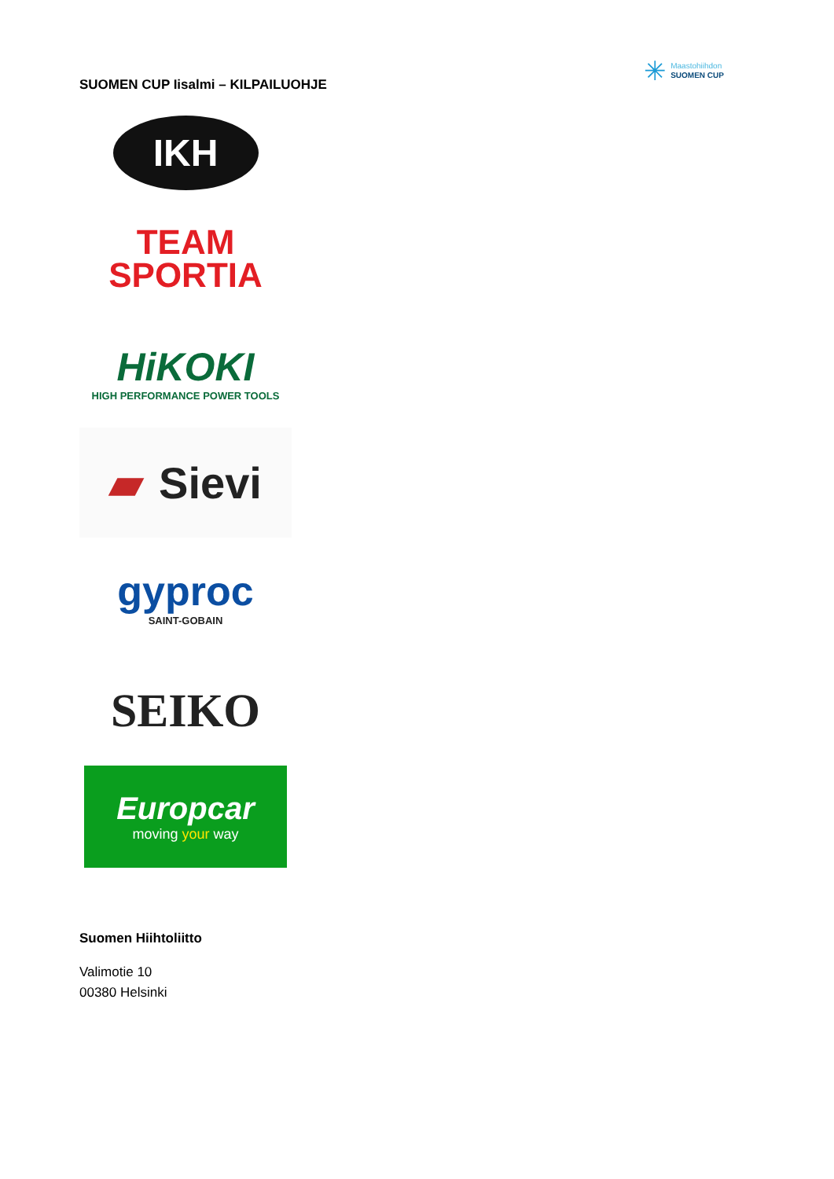SUOMEN CUP Iisalmi – KILPAILUOHJE
✳
Maastohiihdon
SUOMEN CUP
IKH
TEAM
SPORTIA
HiKOKI
HIGH PERFORMANCE POWER TOOLS
▰ Sievi
gyproc
SAINT-GOBAIN
SEIKO
Europcar
moving your way
Suomen Hiihtoliitto
Valimotie 10
00380 Helsinki